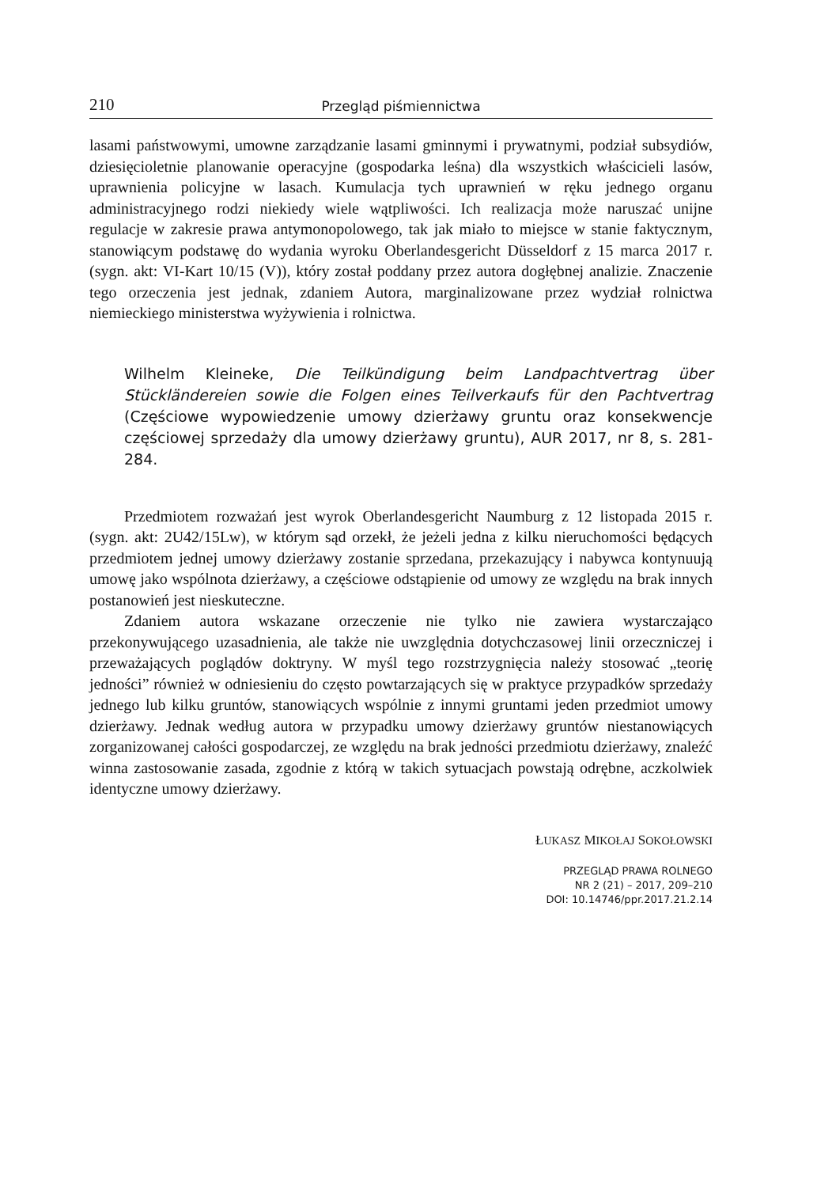210 Przegląd piśmiennictwa
lasami państwowymi, umowne zarządzanie lasami gminnymi i prywatnymi, podział subsydiów, dziesięcioletnie planowanie operacyjne (gospodarka leśna) dla wszystkich właścicieli lasów, uprawnienia policyjne w lasach. Kumulacja tych uprawnień w ręku jednego organu administracyjnego rodzi niekiedy wiele wątpliwości. Ich realizacja może naruszać unijne regulacje w zakresie prawa antymonopolowego, tak jak miało to miejsce w stanie faktycznym, stanowiącym podstawę do wydania wyroku Oberlandesgericht Düsseldorf z 15 marca 2017 r. (sygn. akt: VI-Kart 10/15 (V)), który został poddany przez autora dogłębnej analizie. Znaczenie tego orzeczenia jest jednak, zdaniem Autora, marginalizowane przez wydział rolnictwa niemieckiego ministerstwa wyżywienia i rolnictwa.
Wilhelm Kleineke, Die Teilkündigung beim Landpachtvertrag über Stückländereien sowie die Folgen eines Teilverkaufs für den Pachtvertrag (Częściowe wypowiedzenie umowy dzierżawy gruntu oraz konsekwencje częściowej sprzedaży dla umowy dzierżawy gruntu), AUR 2017, nr 8, s. 281-284.
Przedmiotem rozważań jest wyrok Oberlandesgericht Naumburg z 12 listopada 2015 r. (sygn. akt: 2U42/15Lw), w którym sąd orzekł, że jeżeli jedna z kilku nieruchomości będących przedmiotem jednej umowy dzierżawy zostanie sprzedana, przekazujący i nabywca kontynuują umowę jako wspólnota dzierżawy, a częściowe odstąpienie od umowy ze względu na brak innych postanowień jest nieskuteczne.
Zdaniem autora wskazane orzeczenie nie tylko nie zawiera wystarczająco przekonywującego uzasadnienia, ale także nie uwzględnia dotychczasowej linii orzeczniczej i przeważających poglądów doktryny. W myśl tego rozstrzygnięcia należy stosować „teorię jedności” również w odniesieniu do często powtarzających się w praktyce przypadków sprzedaży jednego lub kilku gruntów, stanowiących wspólnie z innymi gruntami jeden przedmiot umowy dzierżawy. Jednak według autora w przypadku umowy dzierżawy gruntów niestanowiących zorganizowanej całości gospodarczej, ze względu na brak jedności przedmiotu dzierżawy, znaleźć winna zastosowanie zasada, zgodnie z którą w takich sytuacjach powstają odrębne, aczkolwiek identyczne umowy dzierżawy.
ŁUKASZ MIKOŁAJ SOKOŁOWSKI
PRZEGLĄD PRAWA ROLNEGO
NR 2 (21) – 2017, 209–210
DOI: 10.14746/ppr.2017.21.2.14